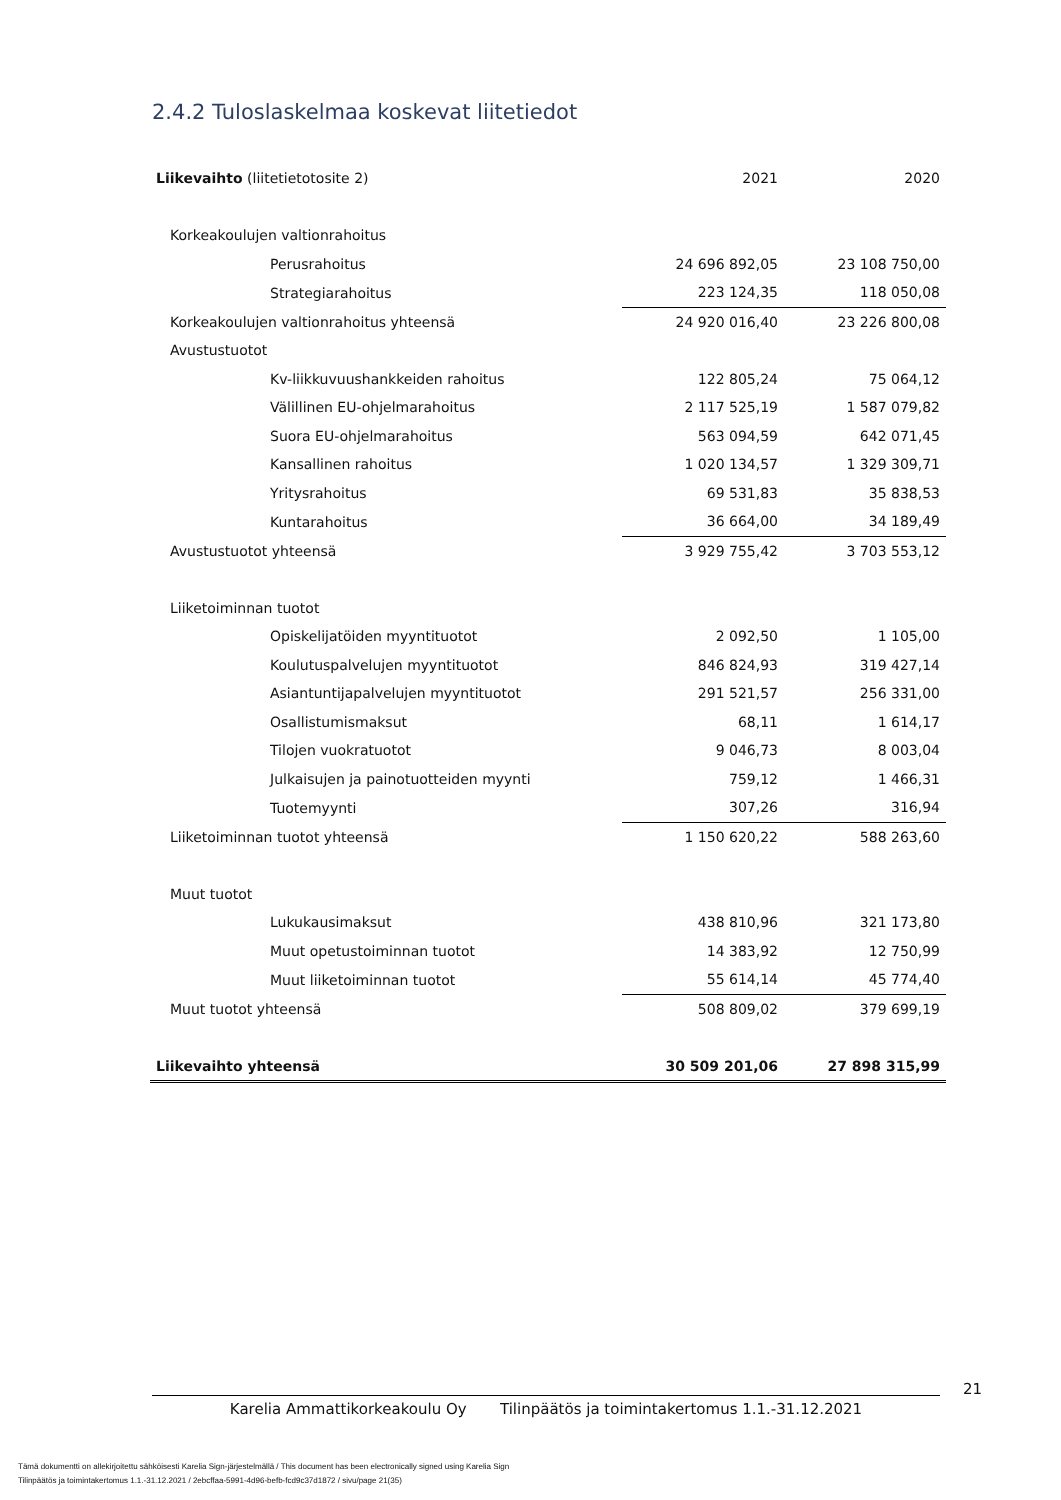2.4.2 Tuloslaskelmaa koskevat liitetiedot
| Liikevaihto (liitetietotosite 2) | 2021 | 2020 |
| Korkeakoulujen valtionrahoitus | | |
| Perusrahoitus | 24 696 892,05 | 23 108 750,00 |
| Strategiarahoitus | 223 124,35 | 118 050,08 |
| Korkeakoulujen valtionrahoitus yhteensä | 24 920 016,40 | 23 226 800,08 |
| Avustustuotot | | |
| Kv-liikkuvuushankkeiden rahoitus | 122 805,24 | 75 064,12 |
| Välillinen EU-ohjelmarahoitus | 2 117 525,19 | 1 587 079,82 |
| Suora EU-ohjelmarahoitus | 563 094,59 | 642 071,45 |
| Kansallinen rahoitus | 1 020 134,57 | 1 329 309,71 |
| Yritysrahoitus | 69 531,83 | 35 838,53 |
| Kuntarahoitus | 36 664,00 | 34 189,49 |
| Avustustuotot yhteensä | 3 929 755,42 | 3 703 553,12 |
| Liiketoiminnan tuotot | | |
| Opiskelijatöiden myyntituotot | 2 092,50 | 1 105,00 |
| Koulutuspalvelujen myyntituotot | 846 824,93 | 319 427,14 |
| Asiantuntijapalvelujen myyntituotot | 291 521,57 | 256 331,00 |
| Osallistumismaksut | 68,11 | 1 614,17 |
| Tilojen vuokratuotot | 9 046,73 | 8 003,04 |
| Julkaisujen ja painotuotteiden myynti | 759,12 | 1 466,31 |
| Tuotemyynti | 307,26 | 316,94 |
| Liiketoiminnan tuotot yhteensä | 1 150 620,22 | 588 263,60 |
| Muut tuotot | | |
| Lukukausimaksut | 438 810,96 | 321 173,80 |
| Muut opetustoiminnan tuotot | 14 383,92 | 12 750,99 |
| Muut liiketoiminnan tuotot | 55 614,14 | 45 774,40 |
| Muut tuotot yhteensä | 508 809,02 | 379 699,19 |
| Liikevaihto yhteensä | 30 509 201,06 | 27 898 315,99 |
21
Karelia Ammattikorkeakoulu Oy Tilinpäätös ja toimintakertomus 1.1.-31.12.2021
Tämä dokumentti on allekirjoitettu sähköisesti Karelia Sign-järjestelmällä / This document has been electronically signed using Karelia Sign
Tilinpäätös ja toimintakertomus 1.1.-31.12.2021 / 2ebcffaa-5991-4d96-befb-fcd9c37d1872 / sivu/page 21(35)